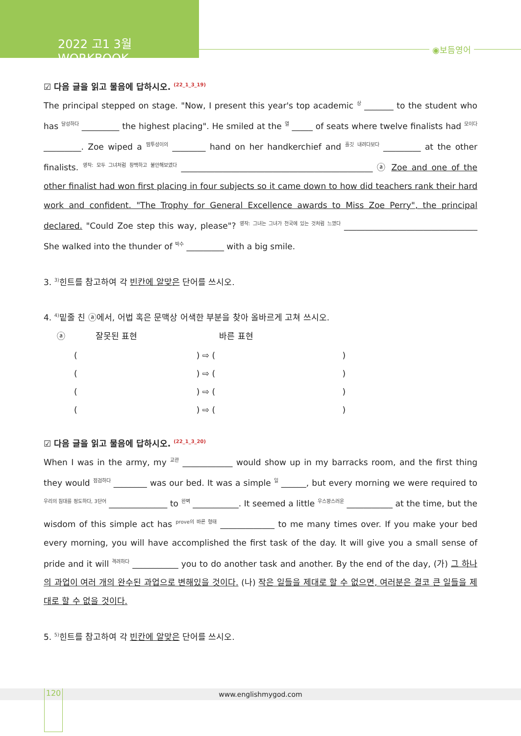2022 고1 3월 WORKBOOK
◉보듬영어
☑ 다음 글을 읽고 물음에 답하시오. <sup>(22_1_3_19)</sup>
The principal stepped on stage. "Now, I present this year's top academic <sup>상</sup> _______ to the student who has <sup>달성하다</sup> _________ the highest placing". He smiled at the <sup>열</sup> _____ of seats where twelve finalists had <sup>모이다</sup> _________. Zoe wiped a <sup>땀투성이의</sup> ________ hand on her handkerchief and <sup>흘깃 내려다보다</sup> _________ at the other finalists. <sup>영작: 모두 그녀처럼 창백하고 불안해보였다</sup> ______________________________________________ ⓐ Zoe and one of the other finalist had won first placing in four subjects so it came down to how did teachers rank their hard work and confident. "The Trophy for General Excellence awards to Miss Zoe Perry", the principal declared. "Could Zoe step this way, please"? <sup>영작: 그녀는 그녀가 천국에 있는 것처럼 느꼈다</sup> ________________________________ She walked into the thunder of <sup>박수</sup> _________ with a big smile.
3. <sup>3)</sup>힌트를 참고하여 각 빈칸에 알맞은 단어를 쓰시오.
4. <sup>4)</sup>밑줄 친 ⓐ에서, 어법 혹은 문맥상 어색한 부분을 찾아 올바르게 고쳐 쓰시오.
| ⓐ | 잘못된 표현 | 바른 표현 |
| ( ) ⇨ ( ) |
| ( ) ⇨ ( ) |
| ( ) ⇨ ( ) |
| ( ) ⇨ ( ) |
☑ 다음 글을 읽고 물음에 답하시오. <sup>(22_1_3_20)</sup>
When I was in the army, my <sup>교관</sup> ____________ would show up in my barracks room, and the first thing they would <sup>점검하다</sup> ________ was our bed. It was a simple <sup>일</sup> ______, but every morning we were required to <sup>우리의 침대를 정도하다, 3단어</sup> ______________ to <sup>완벽</sup> ___________. It seemed a little <sup>우스꽝스러운</sup> ___________ at the time, but the wisdom of this simple act has <sup>prove의 바른 형태</sup> _____________ to me many times over. If you make your bed every morning, you will have accomplished the first task of the day. It will give you a small sense of pride and it will <sup>격려하다</sup> ___________ you to do another task and another. By the end of the day, (가) 그 하나의 과업이 여러 개의 완수된 과업으로 변해있을 것이다. (나) 작은 일들을 제대로 할 수 없으면, 여러분은 결코 큰 일들을 제대로 할 수 없을 것이다.
5. <sup>5)</sup>힌트를 참고하여 각 빈칸에 알맞은 단어를 쓰시오.
www.englishmygod.com 120